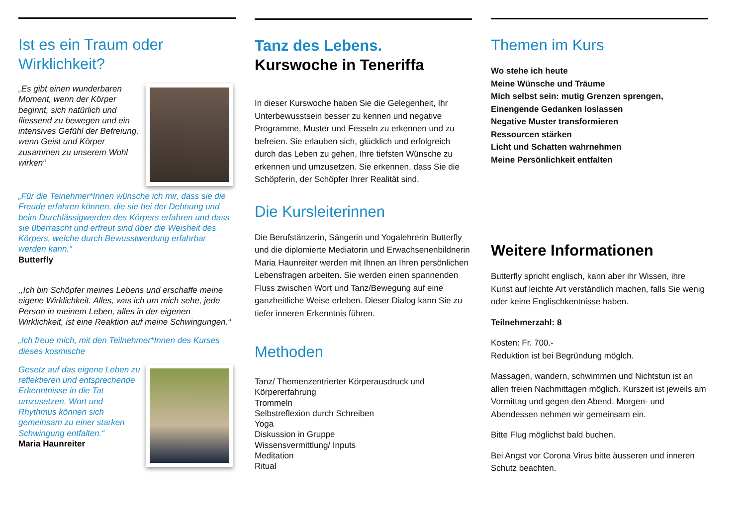Ist es ein Traum oder Wirklichkeit?
„Es gibt einen wunderbaren Moment, wenn der Körper beginnt, sich natürlich und fliessend zu bewegen und ein intensives Gefühl der Befreiung, wenn Geist und Körper zusammen zu unserem Wohl wirken“
„Für die Teinehmer*Innen wünsche ich mir, dass sie die Freude erfahren können, die sie bei der Dehnung und beim Durchlässigwerden des Körpers erfahren und dass sie überrascht und erfreut sind über die Weisheit des Körpers, welche durch Bewusstwerdung erfahrbar werden kann.“
Butterfly
,,Ich bin Schöpfer meines Lebens und erschaffe meine eigene Wirklichkeit. Alles, was ich um mich sehe, jede Person in meinem Leben, alles in der eigenen Wirklichkeit, ist eine Reaktion auf meine Schwingungen.“
„Ich freue mich, mit den Teilnehmer*Innen des Kurses dieses kosmische
Gesetz auf das eigene Leben zu reflektieren und entsprechende Erkenntnisse in die Tat umzusetzen. Wort und Rhythmus können sich gemeinsam zu einer starken Schwingung entfalten.“
Maria Haunreiter
Tanz des Lebens.
Kurswoche in Teneriffa
In dieser Kurswoche haben Sie die Gelegenheit, Ihr Unterbewusstsein besser zu kennen und negative Programme, Muster und Fesseln zu erkennen und zu befreien. Sie erlauben sich, glücklich und erfolgreich durch das Leben zu gehen, Ihre tiefsten Wünsche zu erkennen und umzusetzen. Sie erkennen, dass Sie die Schöpferin, der Schöpfer Ihrer Realität sind.
Die Kursleiterinnen
Die Berufstänzerin, Sängerin und Yogalehrerin Butterfly und die diplomierte Mediatorin und Erwachsenenbildnerin Maria Haunreiter werden mit Ihnen an Ihren persönlichen Lebensfragen arbeiten. Sie werden einen spannenden Fluss zwischen Wort und Tanz/Bewegung auf eine ganzheitliche Weise erleben. Dieser Dialog kann Sie zu tiefer inneren Erkenntnis führen.
Methoden
Tanz/ Themenzentrierter Körperausdruck und Körpererfahrung
Trommeln
Selbstreflexion durch Schreiben
Yoga
Diskussion in Gruppe
Wissensvermittlung/ Inputs
Meditation
Ritual
Themen im Kurs
Wo stehe ich heute
Meine Wünsche und Träume
Mich selbst sein: mutig Grenzen sprengen,
Einengende Gedanken loslassen
Negative Muster transformieren
Ressourcen stärken
Licht und Schatten wahrnehmen
Meine Persönlichkeit entfalten
Weitere Informationen
Butterfly spricht englisch, kann aber ihr Wissen, ihre Kunst auf leichte Art verständlich machen, falls Sie wenig oder keine Englischkentnisse haben.
Teilnehmerzahl: 8
Kosten: Fr. 700.-
Reduktion ist bei Begründung möglch.
Massagen, wandern, schwimmen und Nichtstun ist an allen freien Nachmittagen möglich. Kurszeit ist jeweils am Vormittag und gegen den Abend. Morgen- und Abendessen nehmen wir gemeinsam ein.
Bitte Flug möglichst bald buchen.
Bei Angst vor Corona Virus bitte äusseren und inneren Schutz beachten.